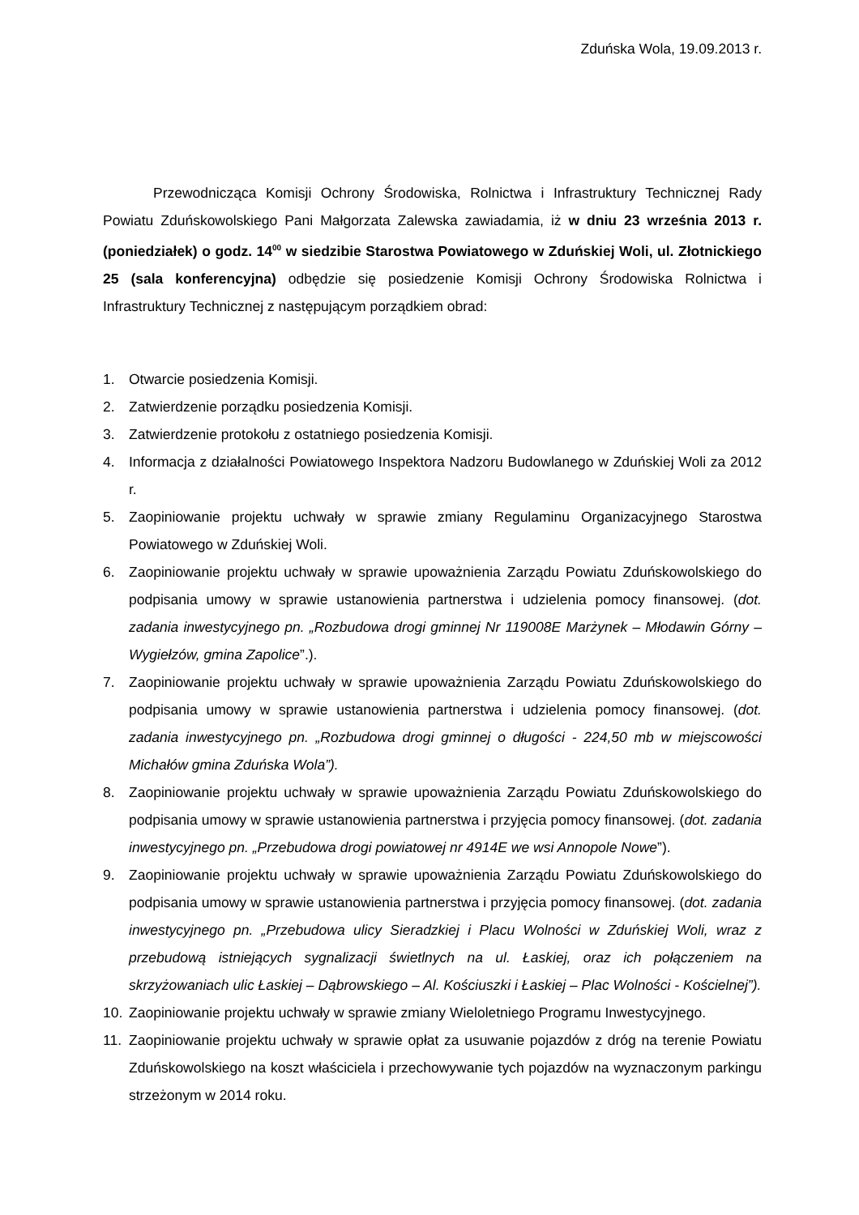Zduńska Wola, 19.09.2013 r.
Przewodnicząca Komisji Ochrony Środowiska, Rolnictwa i Infrastruktury Technicznej Rady Powiatu Zduńskowolskiego Pani Małgorzata Zalewska zawiadamia, iż w dniu 23 września 2013 r. (poniedziałek) o godz. 14<sup>00</sup> w siedzibie Starostwa Powiatowego w Zduńskiej Woli, ul. Złotnickiego 25 (sala konferencyjna) odbędzie się posiedzenie Komisji Ochrony Środowiska Rolnictwa i Infrastruktury Technicznej z następującym porządkiem obrad:
1. Otwarcie posiedzenia Komisji.
2. Zatwierdzenie porządku posiedzenia Komisji.
3. Zatwierdzenie protokołu z ostatniego posiedzenia Komisji.
4. Informacja z działalności Powiatowego Inspektora Nadzoru Budowlanego w Zduńskiej Woli za 2012 r.
5. Zaopiniowanie projektu uchwały w sprawie zmiany Regulaminu Organizacyjnego Starostwa Powiatowego w Zduńskiej Woli.
6. Zaopiniowanie projektu uchwały w sprawie upoważnienia Zarządu Powiatu Zduńskowolskiego do podpisania umowy w sprawie ustanowienia partnerstwa i udzielenia pomocy finansowej. (dot. zadania inwestycyjnego pn. „Rozbudowa drogi gminnej Nr 119008E Marżynek – Młodawin Górny – Wygiełzów, gmina Zapolice”.).
7. Zaopiniowanie projektu uchwały w sprawie upoważnienia Zarządu Powiatu Zduńskowolskiego do podpisania umowy w sprawie ustanowienia partnerstwa i udzielenia pomocy finansowej. (dot. zadania inwestycyjnego pn. „Rozbudowa drogi gminnej o długości - 224,50 mb w miejscowości Michałów gmina Zduńska Wola”).
8. Zaopiniowanie projektu uchwały w sprawie upoważnienia Zarządu Powiatu Zduńskowolskiego do podpisania umowy w sprawie ustanowienia partnerstwa i przyjęcia pomocy finansowej. (dot. zadania inwestycyjnego pn. „Przebudowa drogi powiatowej nr 4914E we wsi Annopole Nowe”).
9. Zaopiniowanie projektu uchwały w sprawie upoważnienia Zarządu Powiatu Zduńskowolskiego do podpisania umowy w sprawie ustanowienia partnerstwa i przyjęcia pomocy finansowej. (dot. zadania inwestycyjnego pn. „Przebudowa ulicy Sieradzkiej i Placu Wolności w Zduńskiej Woli, wraz z przebudową istniejących sygnalizacji świetlnych na ul. Łaskiej, oraz ich połączeniem na skrzyżowaniach ulic Łaskiej – Dąbrowskiego – Al. Kościuszki i Łaskiej – Plac Wolności - Kościelnej”).
10. Zaopiniowanie projektu uchwały w sprawie zmiany Wieloletniego Programu Inwestycyjnego.
11. Zaopiniowanie projektu uchwały w sprawie opłat za usuwanie pojazdów z dróg na terenie Powiatu Zduńskowolskiego na koszt właściciela i przechowywanie tych pojazdów na wyznaczonym parkingu strzeżonym w 2014 roku.